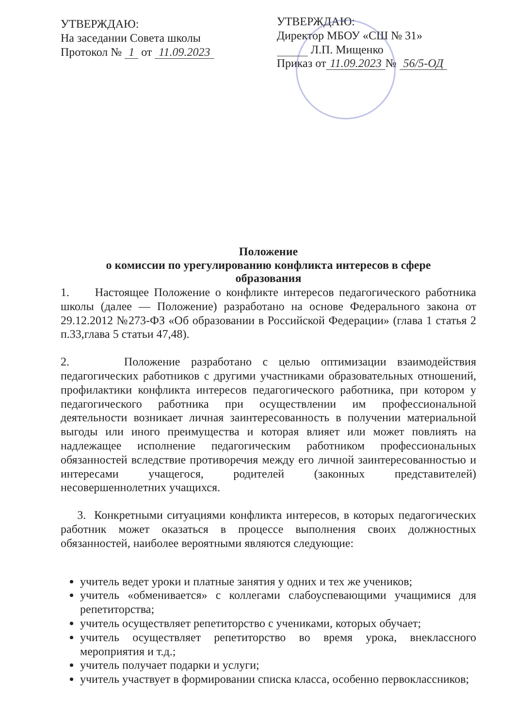УТВЕРЖДАЮ:
На заседании Совета школы
Протокол № 1 от 11.09.2023
УТВЕРЖДАЮ:
Директор МБОУ «СШ № 31»
Л.П. Мищенко
Приказ от 11.09.2023 № 56/5-ОД
Положение
о комиссии по урегулированию конфликта интересов в сфере
образования
1. Настоящее Положение о конфликте интересов педагогического работника школы (далее — Положение) разработано на основе Федерального закона от 29.12.2012 №273-ФЗ «Об образовании в Российской Федерации» (глава 1 статья 2 п.33,глава 5 статьи 47,48).
2. Положение разработано с целью оптимизации взаимодействия педагогических работников с другими участниками образовательных отношений, профилактики конфликта интересов педагогического работника, при котором у педагогического работника при осуществлении им профессиональной деятельности возникает личная заинтересованность в получении материальной выгоды или иного преимущества и которая влияет или может повлиять на надлежащее исполнение педагогическим работником профессиональных обязанностей вследствие противоречия между его личной заинтересованностью и интересами учащегося, родителей (законных представителей) несовершеннолетних учащихся.
3. Конкретными ситуациями конфликта интересов, в которых педагогических работник может оказаться в процессе выполнения своих должностных обязанностей, наиболее вероятными являются следующие:
учитель ведет уроки и платные занятия у одних и тех же учеников;
учитель «обменивается» с коллегами слабоуспевающими учащимися для репетиторства;
учитель осуществляет репетиторство с учениками, которых обучает;
учитель осуществляет репетиторство во время урока, внеклассного мероприятия и т.д.;
учитель получает подарки и услуги;
учитель участвует в формировании списка класса, особенно первоклассников;